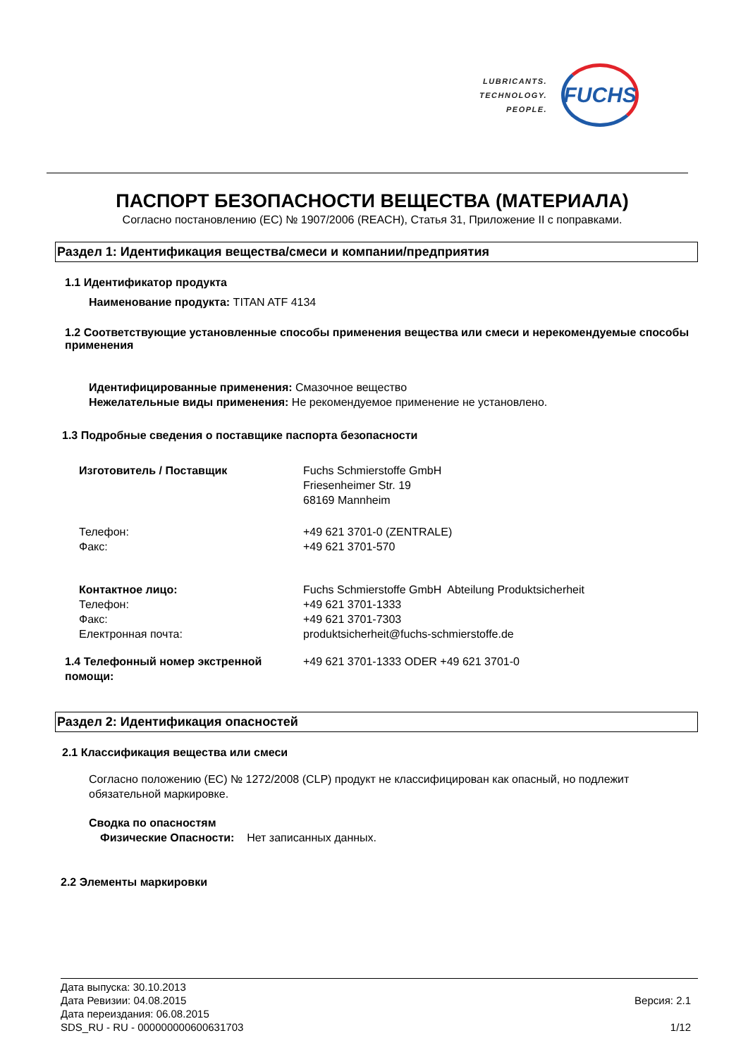LUBRICANTS.
TECHNOLOGY.
PEOPLE.
FUCHS
ПАСПОРТ БЕЗОПАСНОСТИ ВЕЩЕСТВА (МАТЕРИАЛА)
Согласно постановлению (ЕС) № 1907/2006 (REACH), Статья 31, Приложение II с поправками.
Раздел 1: Идентификация вещества/смеси и компании/предприятия
1.1 Идентификатор продукта
Наименование продукта: TITAN ATF 4134
1.2 Соответствующие установленные способы применения вещества или смеси и нерекомендуемые способы применения
Идентифицированные применения: Смазочное вещество
Нежелательные виды применения: Не рекомендуемое применение не установлено.
1.3 Подробные сведения о поставщике паспорта безопасности
Изготовитель / Поставщик Fuchs Schmierstoffe GmbH
Friesenheimer Str. 19
68169 Mannheim
Телефон:
Факс:
+49 621 3701-0 (ZENTRALE)
+49 621 3701-570
Контактное лицо:
Телефон:
Факс:
Електронная почта:
Fuchs Schmierstoffe GmbH Abteilung Produktsicherheit
+49 621 3701-1333
+49 621 3701-7303
produktsicherheit@fuchs-schmierstoffe.de
1.4 Телефонный номер экстренной помощи:
+49 621 3701-1333 ODER +49 621 3701-0
Раздел 2: Идентификация опасностей
2.1 Классификация вещества или смеси
Согласно положению (ЕС) № 1272/2008 (CLP) продукт не классифицирован как опасный, но подлежит обязательной маркировке.
Сводка по опасностям
Физические Опасности: Нет записанных данных.
2.2 Элементы маркировки
Версия: 2.1
1/12
Дата выпуска: 30.10.2013
Дата Ревизии: 04.08.2015
Дата переиздания: 06.08.2015
SDS_RU - RU - 000000000600631703